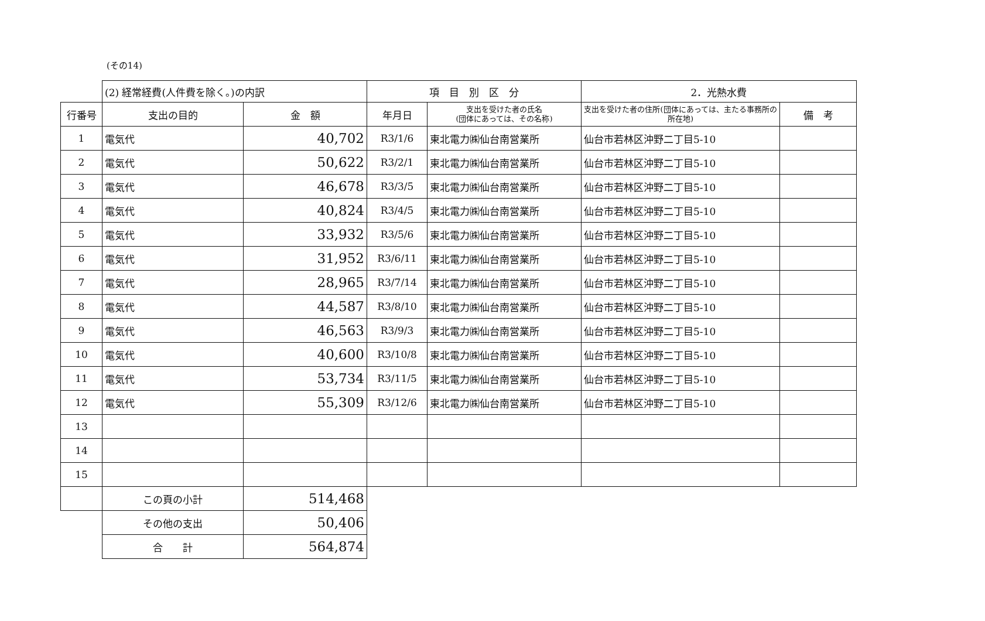(その14)
| | (2) 経常経費(人件費を除く。)の内訳 | | 項 目 別 区 分 | | 2．光熱水費 | |
| 行番号 | 支出の目的 | 金 額 | 年月日 | 支出を受けた者の氏名 (団体にあっては、その名称) | 支出を受けた者の住所(団体にあっては、主たる事務所の所在地) | 備 考 |
| 1 | 電気代 | 40,702 | R3/1/6 | 東北電力㈱仙台南営業所 | 仙台市若林区沖野二丁目5-10 | |
| 2 | 電気代 | 50,622 | R3/2/1 | 東北電力㈱仙台南営業所 | 仙台市若林区沖野二丁目5-10 | |
| 3 | 電気代 | 46,678 | R3/3/5 | 東北電力㈱仙台南営業所 | 仙台市若林区沖野二丁目5-10 | |
| 4 | 電気代 | 40,824 | R3/4/5 | 東北電力㈱仙台南営業所 | 仙台市若林区沖野二丁目5-10 | |
| 5 | 電気代 | 33,932 | R3/5/6 | 東北電力㈱仙台南営業所 | 仙台市若林区沖野二丁目5-10 | |
| 6 | 電気代 | 31,952 | R3/6/11 | 東北電力㈱仙台南営業所 | 仙台市若林区沖野二丁目5-10 | |
| 7 | 電気代 | 28,965 | R3/7/14 | 東北電力㈱仙台南営業所 | 仙台市若林区沖野二丁目5-10 | |
| 8 | 電気代 | 44,587 | R3/8/10 | 東北電力㈱仙台南営業所 | 仙台市若林区沖野二丁目5-10 | |
| 9 | 電気代 | 46,563 | R3/9/3 | 東北電力㈱仙台南営業所 | 仙台市若林区沖野二丁目5-10 | |
| 10 | 電気代 | 40,600 | R3/10/8 | 東北電力㈱仙台南営業所 | 仙台市若林区沖野二丁目5-10 | |
| 11 | 電気代 | 53,734 | R3/11/5 | 東北電力㈱仙台南営業所 | 仙台市若林区沖野二丁目5-10 | |
| 12 | 電気代 | 55,309 | R3/12/6 | 東北電力㈱仙台南営業所 | 仙台市若林区沖野二丁目5-10 | |
| 13 | | | | | | |
| 14 | | | | | | |
| 15 | | | | | | |
| | この頁の小計 | 514,468 | | | | |
| | その他の支出 | 50,406 | | | | |
| | 合 計 | 564,874 | | | | |